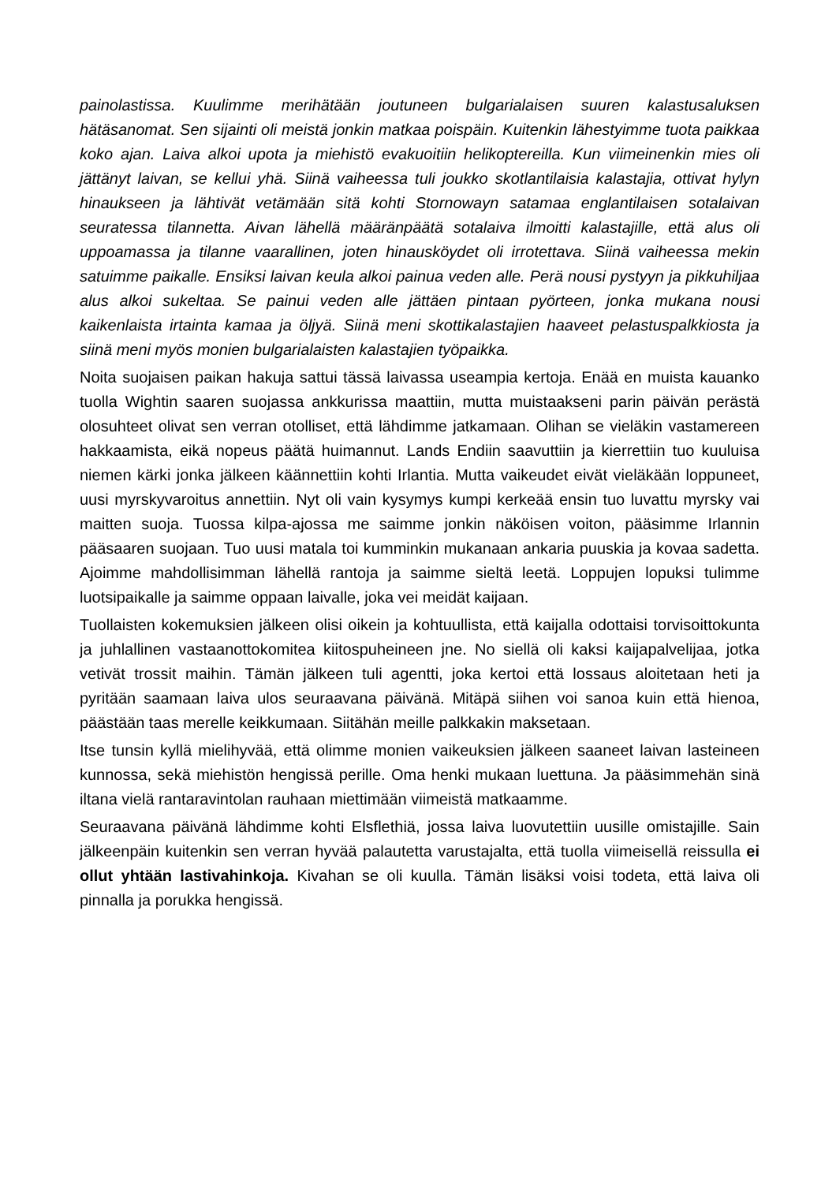painolastissa. Kuulimme merihätään joutuneen bulgarialaisen suuren kalastusaluksen hätäsanomat. Sen sijainti oli meistä jonkin matkaa poispäin. Kuitenkin lähestyimme tuota paikkaa koko ajan. Laiva alkoi upota ja miehistö evakuoitiin helikoptereilla. Kun viimeinenkin mies oli jättänyt laivan, se kellui yhä. Siinä vaiheessa tuli joukko skotlantilaisia kalastajia, ottivat hylyn hinaukseen ja lähtivät vetämään sitä kohti Stornowayn satamaa englantilaisen sotalaivan seuratessa tilannetta. Aivan lähellä määränpäätä sotalaiva ilmoitti kalastajille, että alus oli uppoamassa ja tilanne vaarallinen, joten hinausköydet oli irrotettava. Siinä vaiheessa mekin satuimme paikalle. Ensiksi laivan keula alkoi painua veden alle. Perä nousi pystyyn ja pikkuhiljaa alus alkoi sukeltaa. Se painui veden alle jättäen pintaan pyörteen, jonka mukana nousi kaikenlaista irtainta kamaa ja öljyä. Siinä meni skottikalastajien haaveet pelastuspalkkiosta ja siinä meni myös monien bulgarialaisten kalastajien työpaikka.
Noita suojaisen paikan hakuja sattui tässä laivassa useampia kertoja. Enää en muista kauanko tuolla Wightin saaren suojassa ankkurissa maattiin, mutta muistaakseni parin päivän perästä olosuhteet olivat sen verran otolliset, että lähdimme jatkamaan. Olihan se vieläkin vastamereen hakkaamista, eikä nopeus päätä huimannut. Lands Endiin saavuttiin ja kierrettiin tuo kuuluisa niemen kärki jonka jälkeen käännettiin kohti Irlantia. Mutta vaikeudet eivät vieläkään loppuneet, uusi myrskyvaroitus annettiin. Nyt oli vain kysymys kumpi kerkeää ensin tuo luvattu myrsky vai maitten suoja. Tuossa kilpa-ajossa me saimme jonkin näköisen voiton, pääsimme Irlannin pääsaaren suojaan. Tuo uusi matala toi kumminkin mukanaan ankaria puuskia ja kovaa sadetta. Ajoimme mahdollisimman lähellä rantoja ja saimme sieltä leetä. Loppujen lopuksi tulimme luotsipaikalle ja saimme oppaan laivalle, joka vei meidät kaijaan.
Tuollaisten kokemuksien jälkeen olisi oikein ja kohtuullista, että kaijalla odottaisi torvisoittokunta ja juhlallinen vastaanottokomitea kiitospuheineen jne. No siellä oli kaksi kaijapalvelijaa, jotka vetivät trossit maihin. Tämän jälkeen tuli agentti, joka kertoi että lossaus aloitetaan heti ja pyritään saamaan laiva ulos seuraavana päivänä. Mitäpä siihen voi sanoa kuin että hienoa, päästään taas merelle keikkumaan. Siitähän meille palkkakin maksetaan.
Itse tunsin kyllä mielihyvää, että olimme monien vaikeuksien jälkeen saaneet laivan lasteineen kunnossa, sekä miehistön hengissä perille. Oma henki mukaan luettuna. Ja pääsimmehän sinä iltana vielä rantaravintolan rauhaan miettimään viimeistä matkaamme.
Seuraavana päivänä lähdimme kohti Elsflethiä, jossa laiva luovutettiin uusille omistajille. Sain jälkeenpäin kuitenkin sen verran hyvää palautetta varustajalta, että tuolla viimeisellä reissulla ei ollut yhtään lastivahinkoja. Kivahan se oli kuulla. Tämän lisäksi voisi todeta, että laiva oli pinnalla ja porukka hengissä.